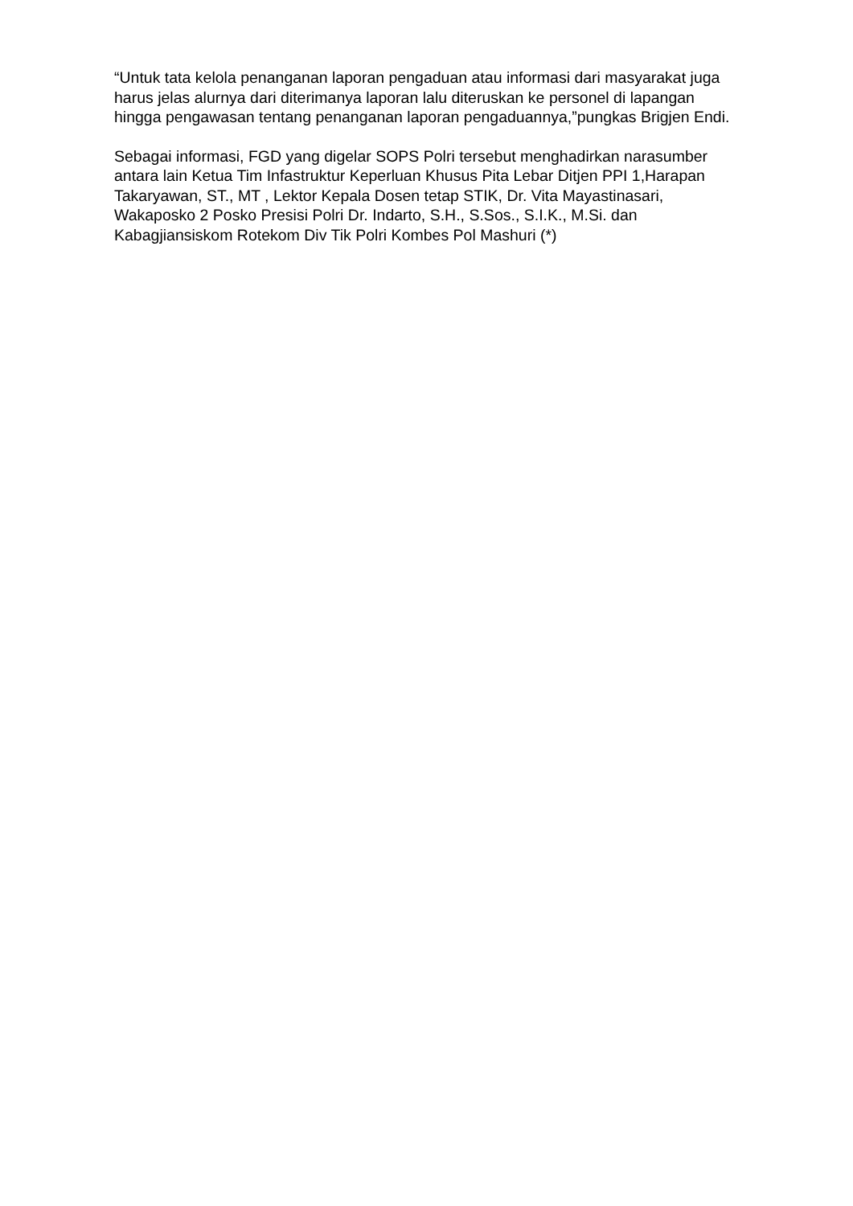“Untuk tata kelola penanganan laporan pengaduan atau informasi dari masyarakat juga harus jelas alurnya dari diterimanya laporan lalu diteruskan ke personel di lapangan hingga pengawasan tentang penanganan laporan pengaduannya,”pungkas Brigjen Endi.
Sebagai informasi, FGD yang digelar SOPS Polri tersebut menghadirkan narasumber antara lain Ketua Tim Infastruktur Keperluan Khusus Pita Lebar Ditjen PPI 1,Harapan Takaryawan, ST., MT , Lektor Kepala Dosen tetap STIK, Dr. Vita Mayastinasari, Wakaposko 2 Posko Presisi Polri Dr. Indarto, S.H., S.Sos., S.I.K., M.Si. dan Kabagjiansiskom Rotekom Div Tik Polri Kombes Pol Mashuri (*)